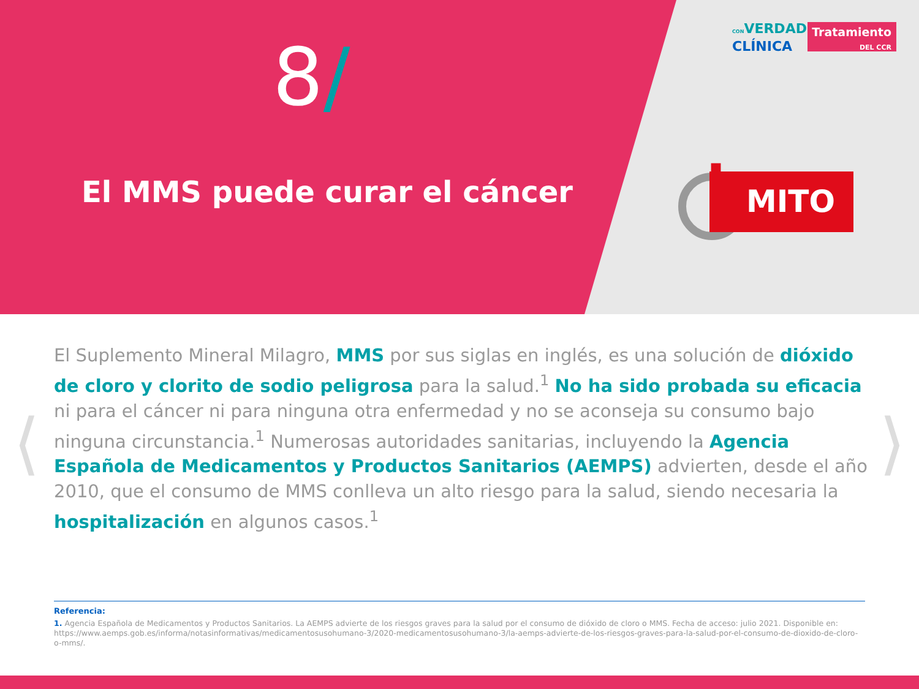8/
El MMS puede curar el cáncer
CONVERDAD
CLÍNICA
Tratamiento
DEL CCR
! MITO
⟨ ⟩
El Suplemento Mineral Milagro, MMS por sus siglas en inglés, es una solución de dióxido de cloro y clorito de sodio peligrosa para la salud.<sup>1</sup> No ha sido probada su eficacia ni para el cáncer ni para ninguna otra enfermedad y no se aconseja su consumo bajo ninguna circunstancia.<sup>1</sup> Numerosas autoridades sanitarias, incluyendo la Agencia Española de Medicamentos y Productos Sanitarios (AEMPS) advierten, desde el año 2010, que el consumo de MMS conlleva un alto riesgo para la salud, siendo necesaria la hospitalización en algunos casos.<sup>1</sup>
Referencia:
1. Agencia Española de Medicamentos y Productos Sanitarios. La AEMPS advierte de los riesgos graves para la salud por el consumo de dióxido de cloro o MMS. Fecha de acceso: julio 2021. Disponible en: https://www.aemps.gob.es/informa/notasinformativas/medicamentosusohumano-3/2020-medicamentosusohumano-3/la-aemps-advierte-de-los-riesgos-graves-para-la-salud-por-el-consumo-de-dioxido-de-cloro-o-mms/.